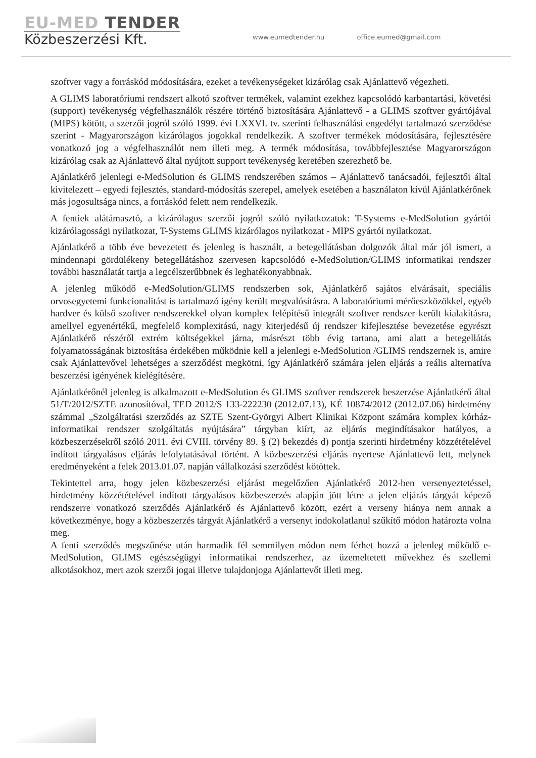EU-MED TENDER
Közbeszerzési Kft.
www.eumedtender.hu office.eumed@gmail.com
szoftver vagy a forráskód módosítására, ezeket a tevékenységeket kizárólag csak Ajánlattevő végezheti.
A GLIMS laboratóriumi rendszert alkotó szoftver termékek, valamint ezekhez kapcsolódó karbantartási, követési (support) tevékenység végfelhasználók részére történő biztosítására Ajánlattevő - a GLIMS szoftver gyártójával (MIPS) kötött, a szerzői jogról szóló 1999. évi LXXVI. tv. szerinti felhasználási engedélyt tartalmazó szerződése szerint - Magyarországon kizárólagos jogokkal rendelkezik. A szoftver termékek módosítására, fejlesztésére vonatkozó jog a végfelhasználót nem illeti meg. A termék módosítása, továbbfejlesztése Magyarországon kizárólag csak az Ajánlattevő által nyújtott support tevékenység keretében szerezhető be.
Ajánlatkérő jelenlegi e-MedSolution és GLIMS rendszerében számos – Ajánlattevő tanácsadói, fejlesztői által kivitelezett – egyedi fejlesztés, standard-módosítás szerepel, amelyek esetében a használaton kívül Ajánlatkérőnek más jogosultsága nincs, a forráskód felett nem rendelkezik.
A fentiek alátámasztó, a kizárólagos szerzői jogról szóló nyilatkozatok: T-Systems e-MedSolution gyártói kizárólagossági nyilatkozat, T-Systems GLIMS kizárólagos nyilatkozat - MIPS gyártói nyilatkozat.
Ajánlatkérő a több éve bevezetett és jelenleg is használt, a betegellátásban dolgozók által már jól ismert, a mindennapi gördülékeny betegellátáshoz szervesen kapcsolódó e-MedSolution/GLIMS informatikai rendszer további használatát tartja a legcélszerűbbnek és leghatékonyabbnak.
A jelenleg működő e-MedSolution/GLIMS rendszerben sok, Ajánlatkérő sajátos elvárásait, speciális orvosegyetemi funkcionalitást is tartalmazó igény került megvalósításra. A laboratóriumi mérőeszközökkel, egyéb hardver és külső szoftver rendszerekkel olyan komplex felépítésű integrált szoftver rendszer került kialakításra, amellyel egyenértékű, megfelelő komplexitású, nagy kiterjedésű új rendszer kifejlesztése bevezetése egyrészt Ajánlatkérő részéről extrém költségekkel járna, másrészt több évig tartana, ami alatt a betegellátás folyamatosságának biztosítása érdekében működnie kell a jelenlegi e-MedSolution /GLIMS rendszernek is, amire csak Ajánlattevővel lehetséges a szerződést megkötni, így Ajánlatkérő számára jelen eljárás a reális alternatíva beszerzési igényének kielégítésére.
Ajánlatkérőnél jelenleg is alkalmazott e-MedSolution és GLIMS szoftver rendszerek beszerzése Ajánlatkérő által 51/T/2012/SZTE azonosítóval, TED 2012/S 133-222230 (2012.07.13), KÉ 10874/2012 (2012.07.06) hirdetmény számmal „Szolgáltatási szerződés az SZTE Szent-Györgyi Albert Klinikai Központ számára komplex kórház-informatikai rendszer szolgáltatás nyújtására” tárgyban kiírt, az eljárás megindításakor hatályos, a közbeszerzésekről szóló 2011. évi CVIII. törvény 89. § (2) bekezdés d) pontja szerinti hirdetmény közzétételével indított tárgyalásos eljárás lefolytatásával történt. A közbeszerzési eljárás nyertese Ajánlattevő lett, melynek eredményeként a felek 2013.01.07. napján vállalkozási szerződést kötöttek.
Tekintettel arra, hogy jelen közbeszerzési eljárást megelőzően Ajánlatkérő 2012-ben versenyeztetéssel, hirdetmény közzétételével indított tárgyalásos közbeszerzés alapján jött létre a jelen eljárás tárgyát képező rendszerre vonatkozó szerződés Ajánlatkérő és Ajánlattevő között, ezért a verseny hiánya nem annak a következménye, hogy a közbeszerzés tárgyát Ajánlatkérő a versenyt indokolatlanul szűkítő módon határozta volna meg.
A fenti szerződés megszűnése után harmadik fél semmilyen módon nem férhet hozzá a jelenleg működő e-MedSolution, GLIMS egészségügyi informatikai rendszerhez, az üzemeltetett művekhez és szellemi alkotásokhoz, mert azok szerzői jogai illetve tulajdonjoga Ajánlattevőt illeti meg.